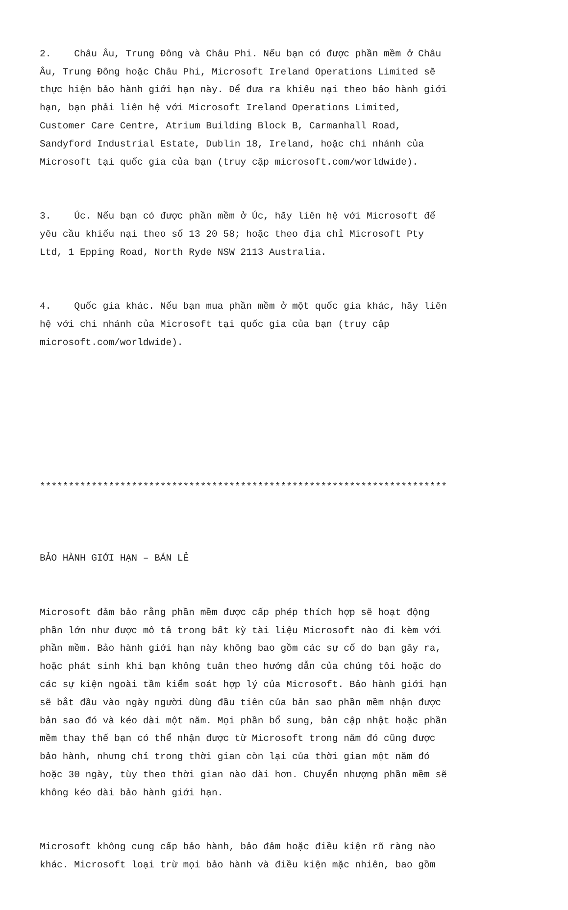2. Châu Âu, Trung Đông và Châu Phi. Nếu bạn có được phần mềm ở Châu Âu, Trung Đông hoặc Châu Phi, Microsoft Ireland Operations Limited sẽ thực hiện bảo hành giới hạn này. Để đưa ra khiếu nại theo bảo hành giới hạn, bạn phải liên hệ với Microsoft Ireland Operations Limited, Customer Care Centre, Atrium Building Block B, Carmanhall Road, Sandyford Industrial Estate, Dublin 18, Ireland, hoặc chi nhánh của Microsoft tại quốc gia của bạn (truy cập microsoft.com/worldwide).
3. Úc. Nếu bạn có được phần mềm ở Úc, hãy liên hệ với Microsoft để yêu cầu khiếu nại theo số 13 20 58; hoặc theo địa chỉ Microsoft Pty Ltd, 1 Epping Road, North Ryde NSW 2113 Australia.
4. Quốc gia khác. Nếu bạn mua phần mềm ở một quốc gia khác, hãy liên hệ với chi nhánh của Microsoft tại quốc gia của bạn (truy cập microsoft.com/worldwide).
***********************************************************************
BẢO HÀNH GIỚI HẠN – BÁN LẺ
Microsoft đảm bảo rằng phần mềm được cấp phép thích hợp sẽ hoạt động phần lớn như được mô tả trong bất kỳ tài liệu Microsoft nào đi kèm với phần mềm. Bảo hành giới hạn này không bao gồm các sự cố do bạn gây ra, hoặc phát sinh khi bạn không tuân theo hướng dẫn của chúng tôi hoặc do các sự kiện ngoài tầm kiểm soát hợp lý của Microsoft. Bảo hành giới hạn sẽ bắt đầu vào ngày người dùng đầu tiên của bản sao phần mềm nhận được bản sao đó và kéo dài một năm. Mọi phần bổ sung, bản cập nhật hoặc phần mềm thay thế bạn có thể nhận được từ Microsoft trong năm đó cũng được bảo hành, nhưng chỉ trong thời gian còn lại của thời gian một năm đó hoặc 30 ngày, tùy theo thời gian nào dài hơn. Chuyển nhượng phần mềm sẽ không kéo dài bảo hành giới hạn.
Microsoft không cung cấp bảo hành, bảo đảm hoặc điều kiện rõ ràng nào khác. Microsoft loại trừ mọi bảo hành và điều kiện mặc nhiên, bao gồm